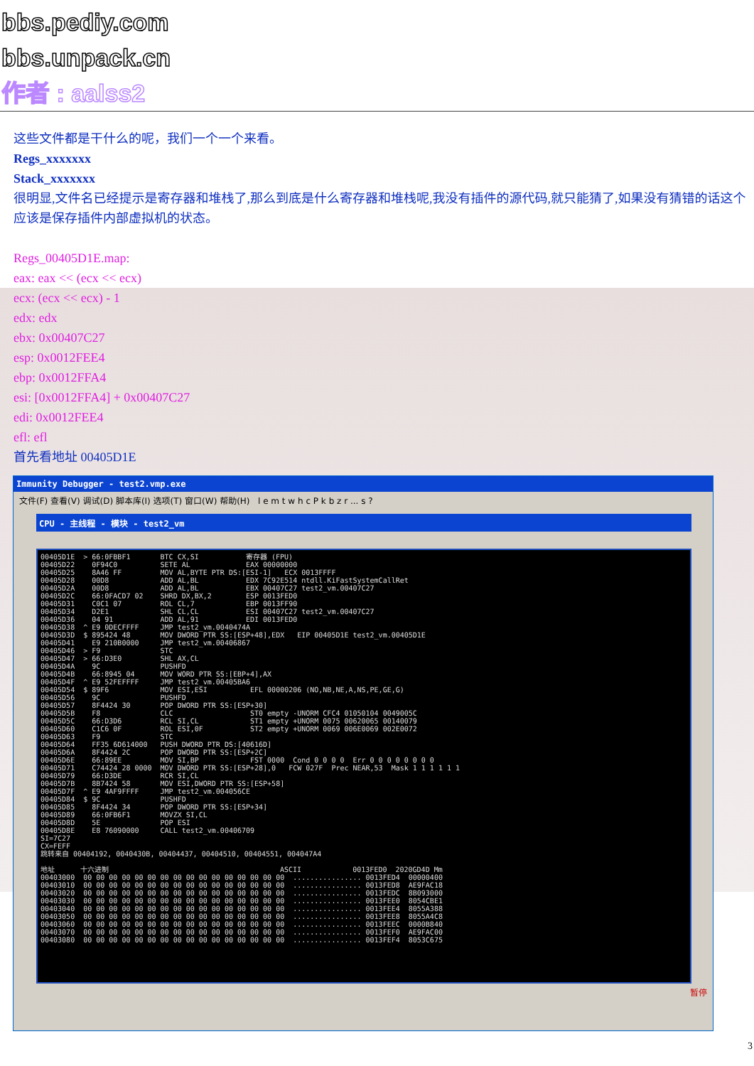bbs.pediy.com
bbs.unpack.cn
作者 : aalss2
这些文件都是干什么的呢，我们一个一个来看。
Regs_xxxxxxx
Stack_xxxxxxx
很明显,文件名已经提示是寄存器和堆栈了,那么到底是什么寄存器和堆栈呢,我没有插件的源代码,就只能猜了,如果没有猜错的话这个应该是保存插件内部虚拟机的状态。
Regs_00405D1E.map:
eax: eax << (ecx << ecx)
ecx: (ecx << ecx) - 1
edx: edx
ebx: 0x00407C27
esp: 0x0012FEE4
ebp: 0x0012FFA4
esi: [0x0012FFA4] + 0x00407C27
edi: 0x0012FEE4
efl: efl
首先看地址 00405D1E
Immunity Debugger - test2.vmp.exe
文件(F) 查看(V) 调试(D) 脚本库(I) 选项(T) 窗口(W) 帮助(H) l e m t w h c P k b z r ... s ?
CPU - 主线程 - 模块 - test2_vm
00405D1E > 66:0FBBF1 BTC CX,SI 寄存器 (FPU) 00405D22 0F94C0 SETE AL EAX 00000000 00405D25 8A46 FF MOV AL,BYTE PTR DS:[ESI-1] ECX 0013FFFF 00405D28 00D8 ADD AL,BL EDX 7C92E514 ntdll.KiFastSystemCallRet 00405D2A 00D8 ADD AL,BL EBX 00407C27 test2_vm.00407C27 00405D2C 66:0FACD7 02 SHRD DX,BX,2 ESP 0013FED0 00405D31 C0C1 07 ROL CL,7 EBP 0013FF90 00405D34 D2E1 SHL CL,CL ESI 00407C27 test2_vm.00407C27 00405D36 04 91 ADD AL,91 EDI 0013FED0 00405D38 ^ E9 0DECFFFF JMP test2_vm.0040474A 00405D3D $ 895424 48 MOV DWORD PTR SS:[ESP+48],EDX EIP 00405D1E test2_vm.00405D1E 00405D41 E9 210B0000 JMP test2_vm.00406867 00405D46 > F9 STC 00405D47 > 66:D3E0 SHL AX,CL 00405D4A 9C PUSHFD 00405D4B 66:8945 04 MOV WORD PTR SS:[EBP+4],AX 00405D4F ^ E9 52FEFFFF JMP test2_vm.00405BA6 00405D54 $ 89F6 MOV ESI,ESI EFL 00000206 (NO,NB,NE,A,NS,PE,GE,G) 00405D56 9C PUSHFD 00405D57 8F4424 30 POP DWORD PTR SS:[ESP+30] 00405D5B F8 CLC ST0 empty -UNORM CFC4 01050104 0049005C 00405D5C 66:D3D6 RCL SI,CL ST1 empty +UNORM 0075 00620065 00140079 00405D60 C1C6 0F ROL ESI,0F ST2 empty +UNORM 0069 006E0069 002E0072 00405D63 F9 STC 00405D64 FF35 6D614000 PUSH DWORD PTR DS:[40616D] 00405D6A 8F4424 2C POP DWORD PTR SS:[ESP+2C] 00405D6E 66:89EE MOV SI,BP FST 0000 Cond 0 0 0 0 Err 0 0 0 0 0 0 0 0 00405D71 C74424 28 0000 MOV DWORD PTR SS:[ESP+28],0 FCW 027F Prec NEAR,53 Mask 1 1 1 1 1 1 00405D79 66:D3DE RCR SI,CL 00405D7B 8B7424 58 MOV ESI,DWORD PTR SS:[ESP+58] 00405D7F ^ E9 4AF9FFFF JMP test2_vm.004056CE 00405D84 $ 9C PUSHFD 00405D85 8F4424 34 POP DWORD PTR SS:[ESP+34] 00405D89 66:0FB6F1 MOVZX SI,CL 00405D8D 5E POP ESI 00405D8E E8 76090000 CALL test2_vm.00406709 SI=7C27 CX=FEFF 跳转来自 00404192, 0040430B, 00404437, 00404510, 00404551, 004047A4 地址 十六进制 ASCII 0013FED0 2020GD4D Mm 00403000 00 00 00 00 00 00 00 00 00 00 00 00 00 00 00 00 ................ 0013FED4 00000400 00403010 00 00 00 00 00 00 00 00 00 00 00 00 00 00 00 00 ................ 0013FED8 AE9FAC18 00403020 00 00 00 00 00 00 00 00 00 00 00 00 00 00 00 00 ................ 0013FEDC 8B093000 00403030 00 00 00 00 00 00 00 00 00 00 00 00 00 00 00 00 ................ 0013FEE0 8054CBE1 00403040 00 00 00 00 00 00 00 00 00 00 00 00 00 00 00 00 ................ 0013FEE4 8055A388 00403050 00 00 00 00 00 00 00 00 00 00 00 00 00 00 00 00 ................ 0013FEE8 8055A4C8 00403060 00 00 00 00 00 00 00 00 00 00 00 00 00 00 00 00 ................ 0013FEEC 0000B840 00403070 00 00 00 00 00 00 00 00 00 00 00 00 00 00 00 00 ................ 0013FEF0 AE9FAC00 00403080 00 00 00 00 00 00 00 00 00 00 00 00 00 00 00 00 ................ 0013FEF4 8053C675
暂停
3